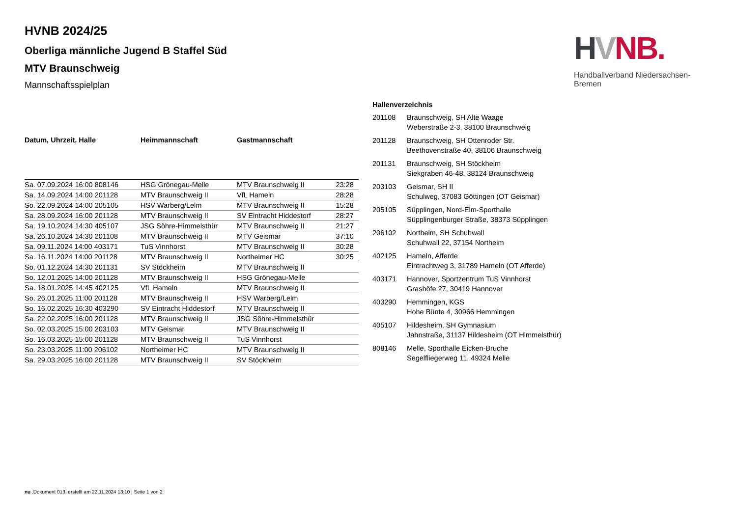HVNB.
Handballverband Niedersachsen-Bremen
HVNB 2024/25
Oberliga männliche Jugend B Staffel Süd
MTV Braunschweig
Mannschaftsspielplan
| Datum, Uhrzeit, Halle | Heimmannschaft | Gastmannschaft | |
| --- | --- | --- | --- |
| Sa. 07.09.2024 16:00 808146 | HSG Grönegau-Melle | MTV Braunschweig II | 23:28 |
| Sa. 14.09.2024 14:00 201128 | MTV Braunschweig II | VfL Hameln | 28:28 |
| So. 22.09.2024 14:00 205105 | HSV Warberg/Lelm | MTV Braunschweig II | 15:28 |
| Sa. 28.09.2024 16:00 201128 | MTV Braunschweig II | SV Eintracht Hiddestorf | 28:27 |
| Sa. 19.10.2024 14:30 405107 | JSG Söhre-Himmelsthür | MTV Braunschweig II | 21:27 |
| Sa. 26.10.2024 14:30 201108 | MTV Braunschweig II | MTV Geismar | 37:10 |
| Sa. 09.11.2024 14:00 403171 | TuS Vinnhorst | MTV Braunschweig II | 30:28 |
| Sa. 16.11.2024 14:00 201128 | MTV Braunschweig II | Northeimer HC | 30:25 |
| So. 01.12.2024 14:30 201131 | SV Stöckheim | MTV Braunschweig II | |
| So. 12.01.2025 14:00 201128 | MTV Braunschweig II | HSG Grönegau-Melle | |
| Sa. 18.01.2025 14:45 402125 | VfL Hameln | MTV Braunschweig II | |
| So. 26.01.2025 11:00 201128 | MTV Braunschweig II | HSV Warberg/Lelm | |
| So. 16.02.2025 16:30 403290 | SV Eintracht Hiddestorf | MTV Braunschweig II | |
| Sa. 22.02.2025 16:00 201128 | MTV Braunschweig II | JSG Söhre-Himmelsthür | |
| So. 02.03.2025 15:00 203103 | MTV Geismar | MTV Braunschweig II | |
| So. 16.03.2025 15:00 201128 | MTV Braunschweig II | TuS Vinnhorst | |
| So. 23.03.2025 11:00 206102 | Northeimer HC | MTV Braunschweig II | |
| Sa. 29.03.2025 16:00 201128 | MTV Braunschweig II | SV Stöckheim | |
Hallenverzeichnis
| 201108 | Braunschweig, SH Alte Waage Weberstraße 2-3, 38100 Braunschweig |
| 201128 | Braunschweig, SH Ottenroder Str. Beethovenstraße 40, 38106 Braunschweig |
| 201131 | Braunschweig, SH Stöckheim Siekgraben 46-48, 38124 Braunschweig |
| 203103 | Geismar, SH II Schulweg, 37083 Göttingen (OT Geismar) |
| 205105 | Süpplingen, Nord-Elm-Sporthalle Süpplingenburger Straße, 38373 Süpplingen |
| 206102 | Northeim, SH Schuhwall Schuhwall 22, 37154 Northeim |
| 402125 | Hameln, Afferde Eintrachtweg 3, 31789 Hameln (OT Afferde) |
| 403171 | Hannover, Sportzentrum TuS Vinnhorst Grashöfe 27, 30419 Hannover |
| 403290 | Hemmingen, KGS Hohe Bünte 4, 30966 Hemmingen |
| 405107 | Hildesheim, SH Gymnasium Jahnstraße, 31137 Hildesheim (OT Himmelsthür) |
| 808146 | Melle, Sporthalle Eicken-Bruche Segelfliegerweg 11, 49324 Melle |
nu .Dokument 013, erstellt am 22.11.2024 13:10 | Seite 1 von 2